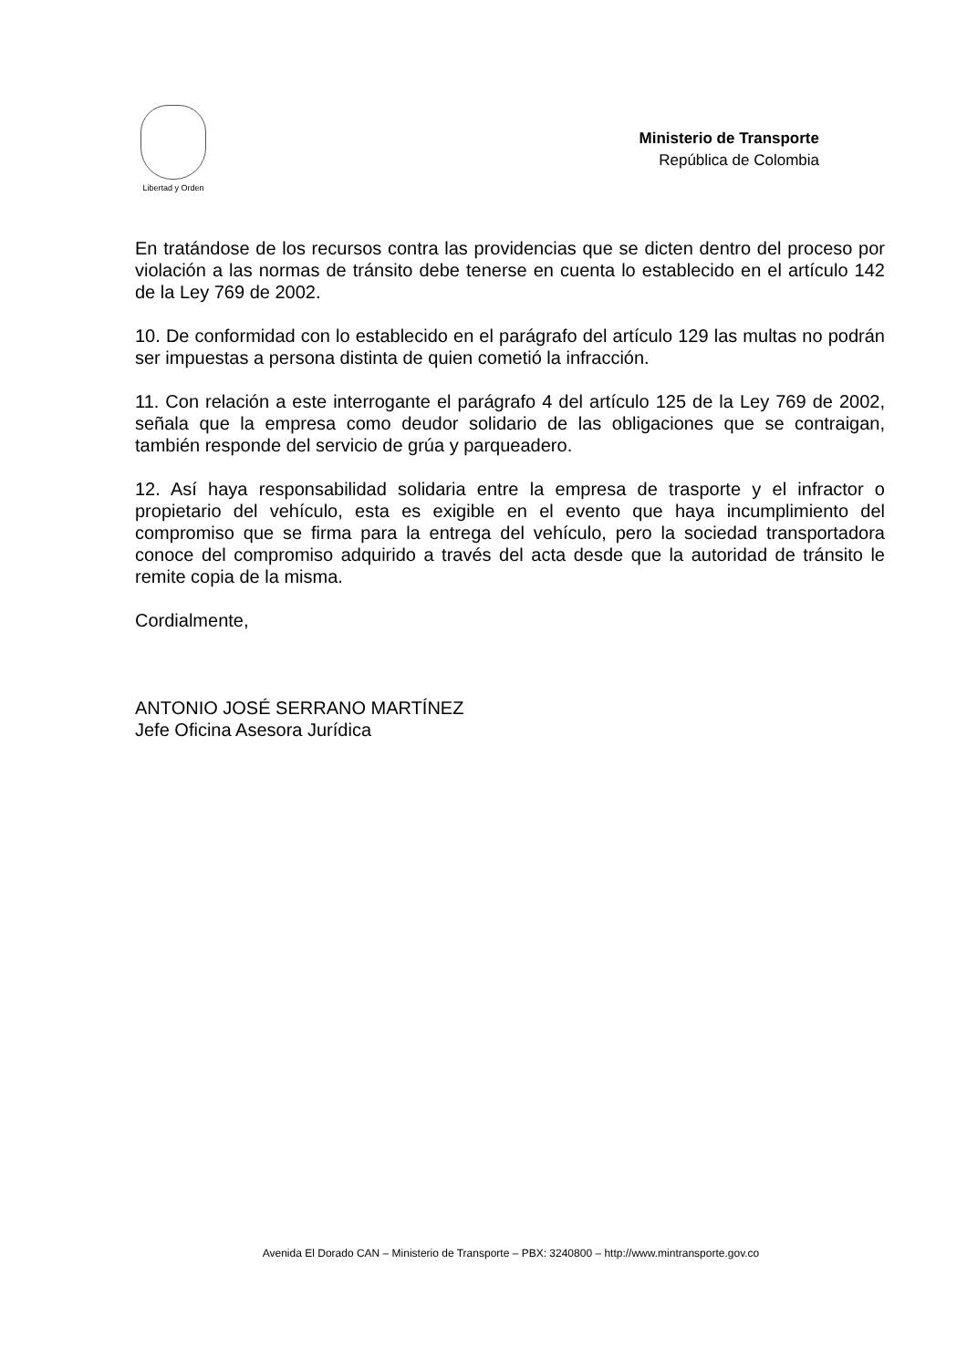Libertad y Orden
Ministerio de Transporte
República de Colombia
En tratándose de los recursos contra las providencias que se dicten dentro del proceso por violación a las normas de tránsito debe tenerse en cuenta lo establecido en el artículo 142 de la Ley 769 de 2002.
10. De conformidad con lo establecido en el parágrafo del artículo 129 las multas no podrán ser impuestas a persona distinta de quien cometió la infracción.
11. Con relación a este interrogante el parágrafo 4 del artículo 125 de la Ley 769 de 2002, señala que la empresa como deudor solidario de las obligaciones que se contraigan, también responde del servicio de grúa y parqueadero.
12. Así haya responsabilidad solidaria entre la empresa de trasporte y el infractor o propietario del vehículo, esta es exigible en el evento que haya incumplimiento del compromiso que se firma para la entrega del vehículo, pero la sociedad transportadora conoce del compromiso adquirido a través del acta desde que la autoridad de tránsito le remite copia de la misma.
Cordialmente,
ANTONIO JOSÉ SERRANO MARTÍNEZ
Jefe Oficina Asesora Jurídica
Avenida El Dorado CAN – Ministerio de Transporte – PBX: 3240800 – http://www.mintransporte.gov.co